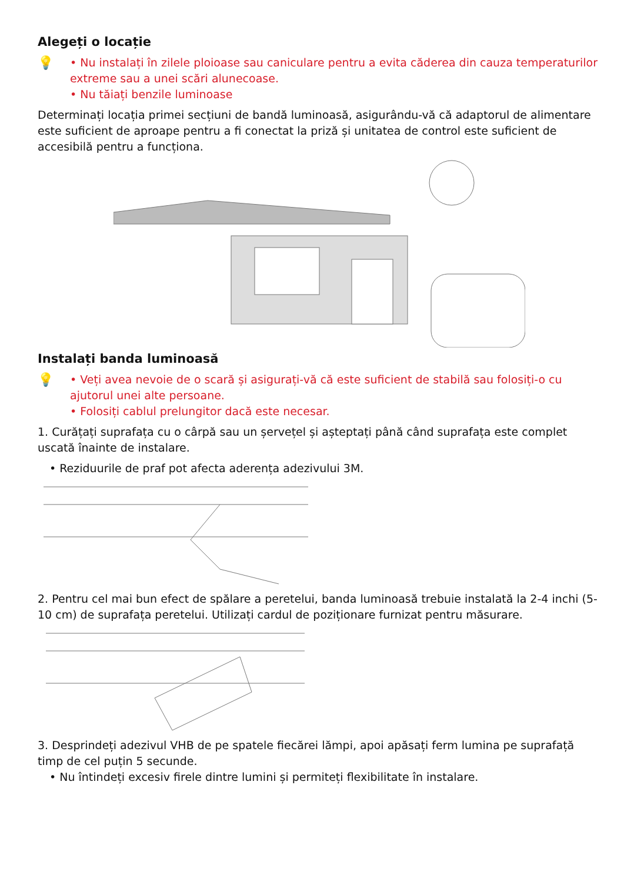Alegeți o locație
💡
• Nu instalați în zilele ploioase sau caniculare pentru a evita căderea din cauza temperaturilor extreme sau a unei scări alunecoase.
• Nu tăiați benzile luminoase
Determinați locația primei secțiuni de bandă luminoasă, asigurându-vă că adaptorul de alimentare este suficient de aproape pentru a fi conectat la priză și unitatea de control este suficient de accesibilă pentru a funcționa.
Instalați banda luminoasă
💡
• Veți avea nevoie de o scară și asigurați-vă că este suficient de stabilă sau folosiți-o cu ajutorul unei alte persoane.
• Folosiți cablul prelungitor dacă este necesar.
1. Curățați suprafața cu o cârpă sau un șervețel și așteptați până când suprafața este complet uscată înainte de instalare.
• Reziduurile de praf pot afecta aderența adezivului 3M.
2. Pentru cel mai bun efect de spălare a peretelui, banda luminoasă trebuie instalată la 2-4 inchi (5-10 cm) de suprafața peretelui. Utilizați cardul de poziționare furnizat pentru măsurare.
3. Desprindeți adezivul VHB de pe spatele fiecărei lămpi, apoi apăsați ferm lumina pe suprafață timp de cel puțin 5 secunde.
• Nu întindeți excesiv firele dintre lumini și permiteți flexibilitate în instalare.